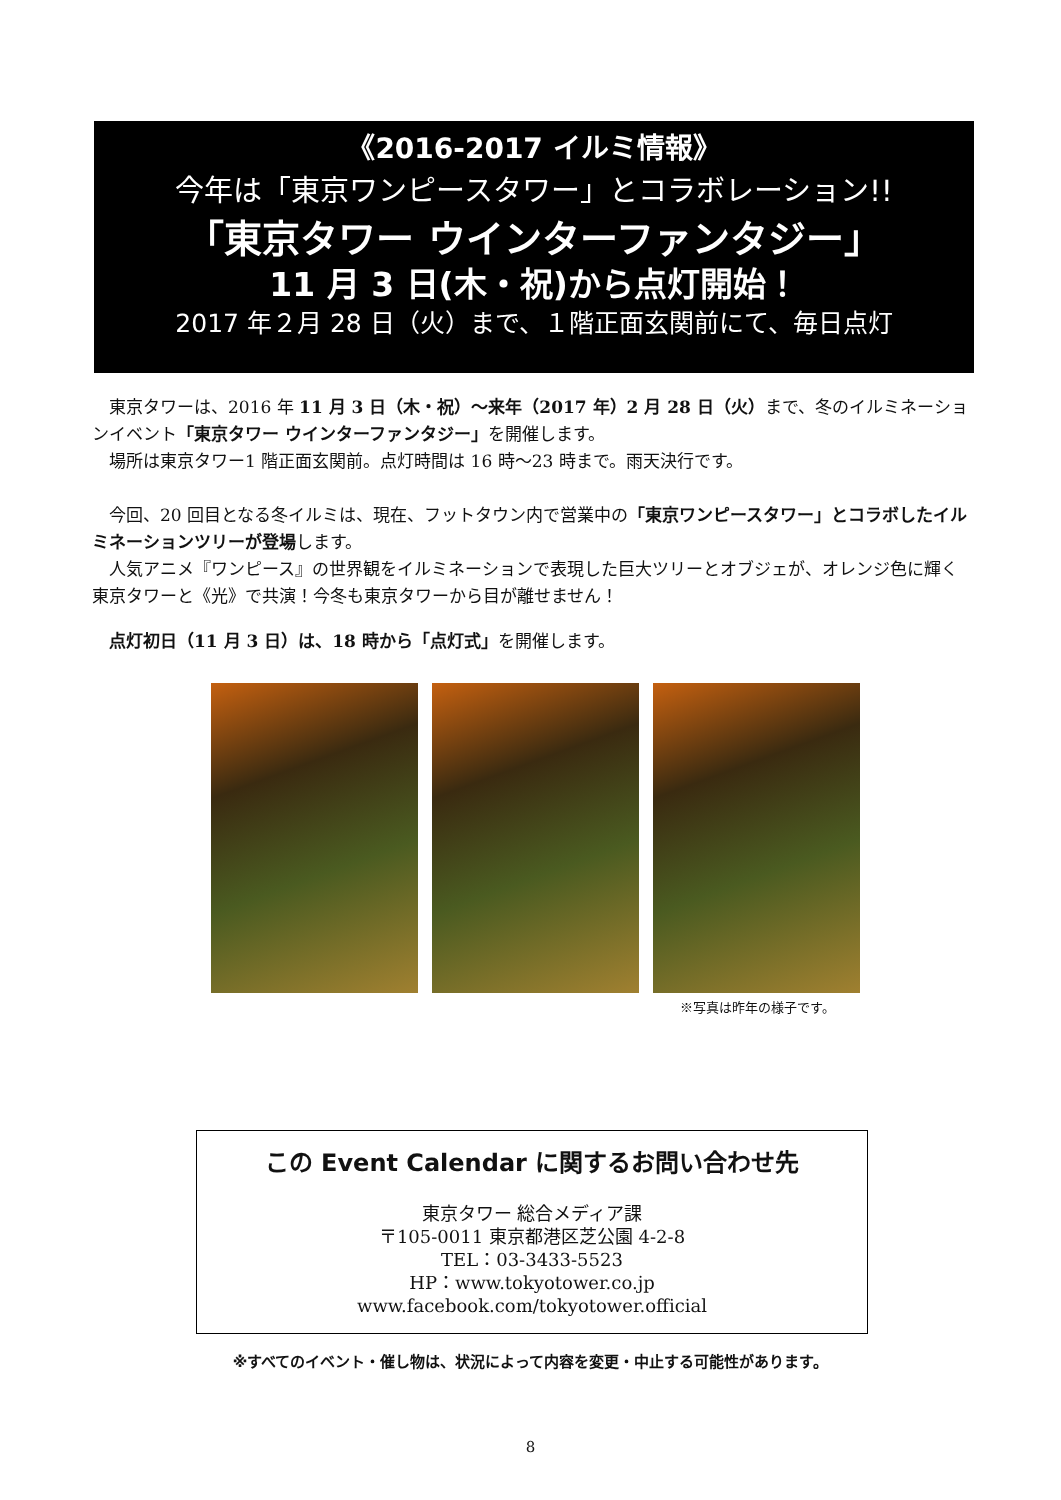《2016-2017 イルミ情報》
今年は「東京ワンピースタワー」とコラボレーション!!
「東京タワー ウインターファンタジー」
11 月 3 日(木・祝)から点灯開始！
2017 年２月 28 日（火）まで、１階正面玄関前にて、毎日点灯
東京タワーは、2016 年 11 月 3 日（木・祝）～来年（2017 年）2 月 28 日（火）まで、冬のイルミネーションイベント「東京タワー ウインターファンタジー」を開催します。
場所は東京タワー1 階正面玄関前。点灯時間は 16 時～23 時まで。雨天決行です。
今回、20 回目となる冬イルミは、現在、フットタウン内で営業中の「東京ワンピースタワー」とコラボしたイルミネーションツリーが登場します。
人気アニメ『ワンピース』の世界観をイルミネーションで表現した巨大ツリーとオブジェが、オレンジ色に輝く東京タワーと《光》で共演！今冬も東京タワーから目が離せません！
点灯初日（11 月 3 日）は、18 時から「点灯式」を開催します。
※写真は昨年の様子です。
この Event Calendar に関するお問い合わせ先
東京タワー 総合メディア課
〒105-0011 東京都港区芝公園 4-2-8
TEL：03-3433-5523
HP：www.tokyotower.co.jp
www.facebook.com/tokyotower.official
※すべてのイベント・催し物は、状況によって内容を変更・中止する可能性があります。
8